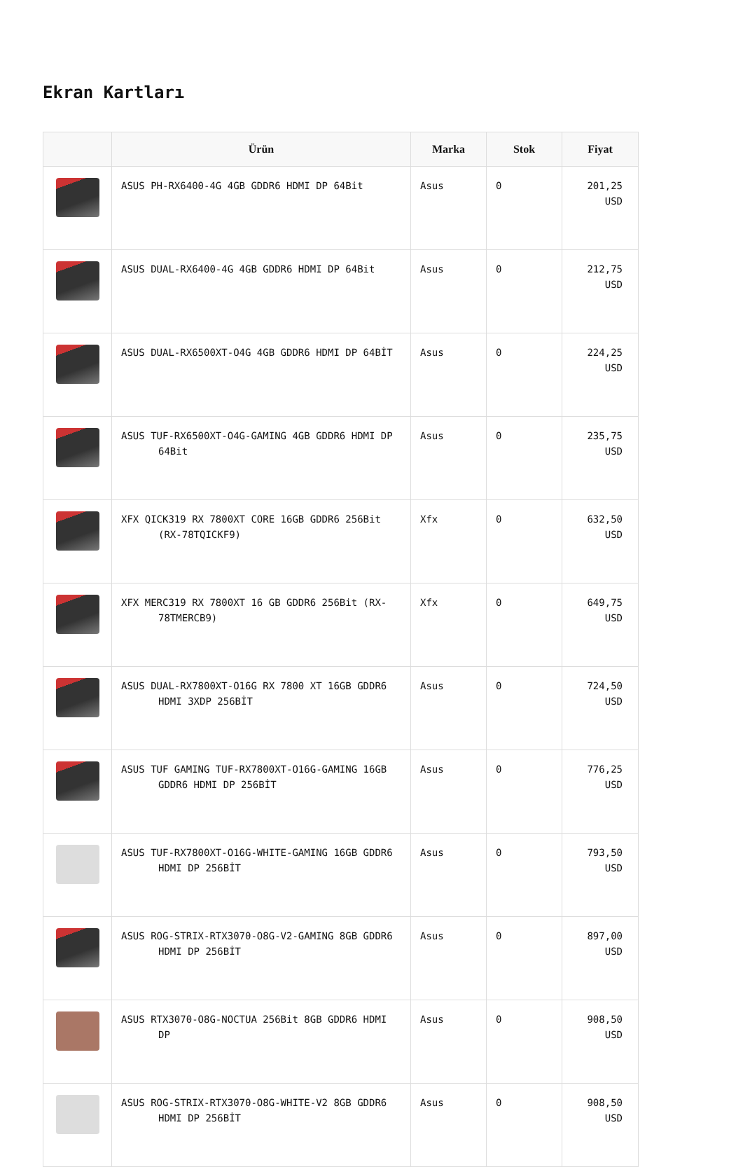Ekran Kartları
| | Ürün | Marka | Stok | Fiyat |
| --- | --- | --- | --- | --- |
| | ASUS PH-RX6400-4G 4GB GDDR6 HDMI DP 64Bit | Asus | 0 | 201,25 USD |
| | ASUS DUAL-RX6400-4G 4GB GDDR6 HDMI DP 64Bit | Asus | 0 | 212,75 USD |
| | ASUS DUAL-RX6500XT-O4G 4GB GDDR6 HDMI DP 64BİT | Asus | 0 | 224,25 USD |
| | ASUS TUF-RX6500XT-O4G-GAMING 4GB GDDR6 HDMI DP 64Bit | Asus | 0 | 235,75 USD |
| | XFX QICK319 RX 7800XT CORE 16GB GDDR6 256Bit (RX-78TQICKF9) | Xfx | 0 | 632,50 USD |
| | XFX MERC319 RX 7800XT 16 GB GDDR6 256Bit (RX-78TMERCB9) | Xfx | 0 | 649,75 USD |
| | ASUS DUAL-RX7800XT-O16G RX 7800 XT 16GB GDDR6 HDMI 3XDP 256BİT | Asus | 0 | 724,50 USD |
| | ASUS TUF GAMING TUF-RX7800XT-O16G-GAMING 16GB GDDR6 HDMI DP 256BİT | Asus | 0 | 776,25 USD |
| | ASUS TUF-RX7800XT-O16G-WHITE-GAMING 16GB GDDR6 HDMI DP 256BİT | Asus | 0 | 793,50 USD |
| | ASUS ROG-STRIX-RTX3070-O8G-V2-GAMING 8GB GDDR6 HDMI DP 256BİT | Asus | 0 | 897,00 USD |
| | ASUS RTX3070-O8G-NOCTUA 256Bit 8GB GDDR6 HDMI DP | Asus | 0 | 908,50 USD |
| | ASUS ROG-STRIX-RTX3070-O8G-WHITE-V2 8GB GDDR6 HDMI DP 256BİT | Asus | 0 | 908,50 USD |